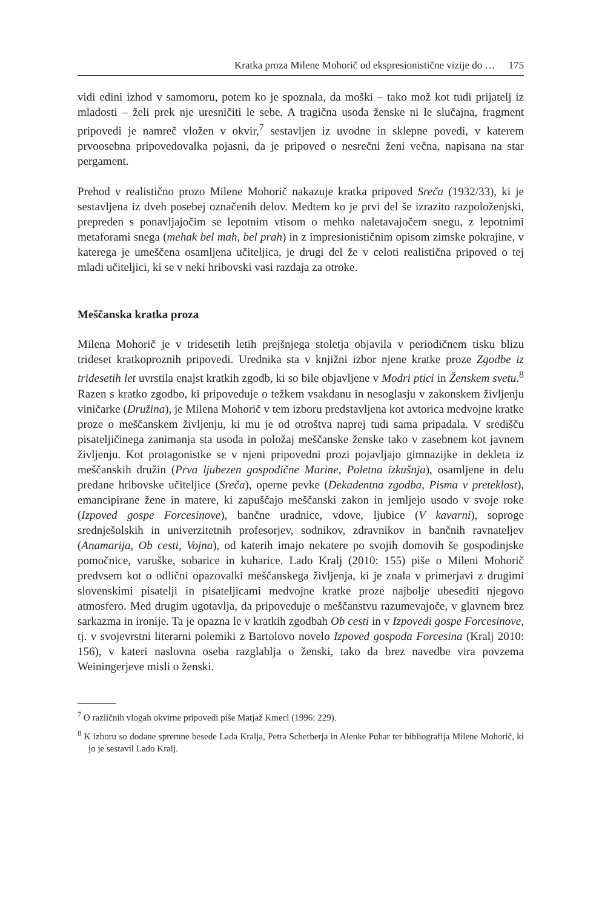Kratka proza Milene Mohorič od ekspresionistične vizije do … 175
vidi edini izhod v samomoru, potem ko je spoznala, da moški – tako mož kot tudi prijatelj iz mladosti – želi prek nje uresničiti le sebe. A tragična usoda ženske ni le slučajna, fragment pripovedi je namreč vložen v okvir,<sup>7</sup> sestavljen iz uvodne in sklepne povedi, v katerem prvoosebna pripovedovalka pojasni, da je pripoved o nesrečni ženi večna, napisana na star pergament.
Prehod v realistično prozo Milene Mohorič nakazuje kratka pripoved Sreča (1932/33), ki je sestavljena iz dveh posebej označenih delov. Medtem ko je prvi del še izrazito razpoloženjski, prepreden s ponavljajočim se lepotnim vtisom o mehko naletavajočem snegu, z lepotnimi metaforami snega (mehak bel mah, bel prah) in z impresionističnim opisom zimske pokrajine, v katerega je umeščena osamljena učiteljica, je drugi del že v celoti realistična pripoved o tej mladi učiteljici, ki se v neki hribovski vasi razdaja za otroke.
Meščanska kratka proza
Milena Mohorič je v tridesetih letih prejšnjega stoletja objavila v periodičnem tisku blizu trideset kratkoproznih pripovedi. Urednika sta v knjižni izbor njene kratke proze Zgodbe iz tridesetih let uvrstila enajst kratkih zgodb, ki so bile objavljene v Modri ptici in Ženskem svetu.<sup>8</sup> Razen s kratko zgodbo, ki pripoveduje o težkem vsakdanu in nesoglasju v zakonskem življenju viničarke (Družina), je Milena Mohorič v tem izboru predstavljena kot avtorica medvojne kratke proze o meščanskem življenju, ki mu je od otroštva naprej tudi sama pripadala. V središču pisateljičinega zanimanja sta usoda in položaj meščanske ženske tako v zasebnem kot javnem življenju. Kot protagonistke se v njeni pripovedni prozi pojavljajo gimnazijke in dekleta iz meščanskih družin (Prva ljubezen gospodične Marine, Poletna izkušnja), osamljene in delu predane hribovske učiteljice (Sreča), operne pevke (Dekadentna zgodba, Pisma v preteklost), emancipirane žene in matere, ki zapuščajo meščanski zakon in jemljejo usodo v svoje roke (Izpoved gospe Forcesinove), bančne uradnice, vdove, ljubice (V kavarni), soproge srednješolskih in univerzitetnih profesorjev, sodnikov, zdravnikov in bančnih ravnateljev (Anamarija, Ob cesti, Vojna), od katerih imajo nekatere po svojih domovih še gospodinjske pomočnice, varuške, sobarice in kuharice. Lado Kralj (2010: 155) piše o Mileni Mohorič predvsem kot o odlični opazovalki meščanskega življenja, ki je znala v primerjavi z drugimi slovenskimi pisatelji in pisateljicami medvojne kratke proze najbolje ubesediti njegovo atmosfero. Med drugim ugotavlja, da pripoveduje o meščanstvu razumevajoče, v glavnem brez sarkazma in ironije. Ta je opazna le v kratkih zgodbah Ob cesti in v Izpovedi gospe Forcesinove, tj. v svojevrstni literarni polemiki z Bartolovo novelo Izpoved gospoda Forcesina (Kralj 2010: 156), v kateri naslovna oseba razglablja o ženski, tako da brez navedbe vira povzema Weiningerjeve misli o ženski.
<sup>7</sup> O različnih vlogah okvirne pripovedi piše Matjaž Kmecl (1996: 229).
<sup>8</sup> K izboru so dodane spremne besede Lada Kralja, Petra Scherberja in Alenke Puhar ter bibliografija Milene Mohorič, ki jo je sestavil Lado Kralj.